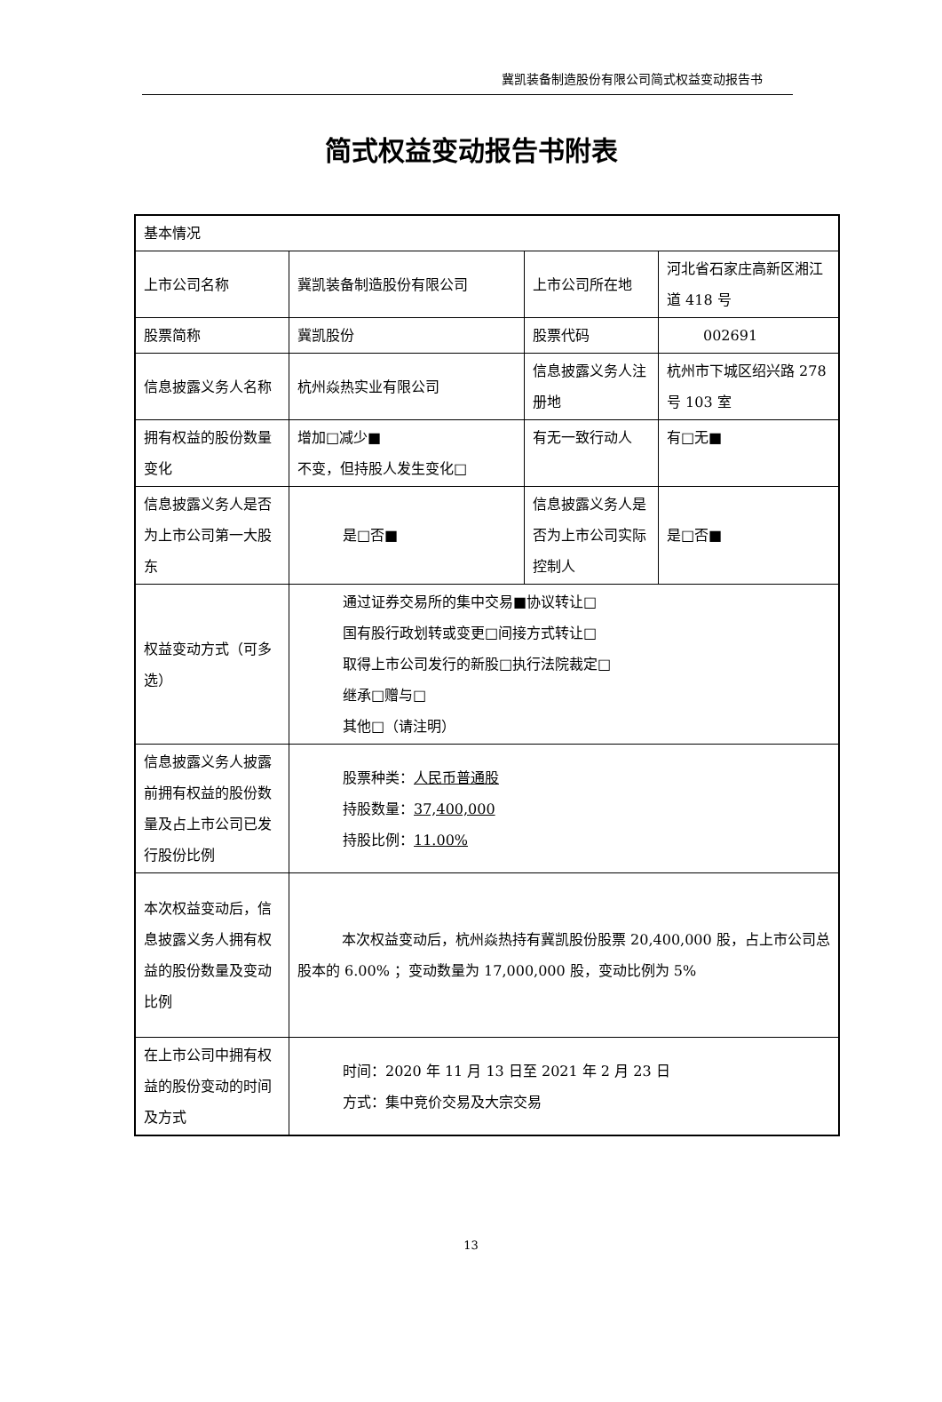冀凯装备制造股份有限公司简式权益变动报告书
简式权益变动报告书附表
| 基本情况 | | | |
| 上市公司名称 | 冀凯装备制造股份有限公司 | 上市公司所在地 | 河北省石家庄高新区湘江道 418 号 |
| 股票简称 | 冀凯股份 | 股票代码 | 002691 |
| 信息披露义务人名称 | 杭州焱热实业有限公司 | 信息披露义务人注册地 | 杭州市下城区绍兴路 278 号 103 室 |
| 拥有权益的股份数量变化 | 增加□减少■ 不变，但持股人发生变化□ | 有无一致行动人 | 有□无■ |
| 信息披露义务人是否为上市公司第一大股东 | 是□否■ | 信息披露义务人是否为上市公司实际控制人 | 是□否■ |
| 权益变动方式（可多选） | 通过证券交易所的集中交易■协议转让□ 国有股行政划转或变更□间接方式转让□ 取得上市公司发行的新股□执行法院裁定□ 继承□赠与□ 其他□（请注明） | | |
| 信息披露义务人披露前拥有权益的股份数量及占上市公司已发行股份比例 | 股票种类： 人民币普通股 持股数量： 37,400,000 持股比例： 11.00% | | |
| 本次权益变动后，信息披露义务人拥有权益的股份数量及变动比例 | 本次权益变动后，杭州焱热持有冀凯股份股票 20,400,000 股，占上市公司总股本的 6.00% ；变动数量为 17,000,000 股，变动比例为 5% | | |
| 在上市公司中拥有权益的股份变动的时间及方式 | 时间：2020 年 11 月 13 日至 2021 年 2 月 23 日 方式：集中竞价交易及大宗交易 | | |
13